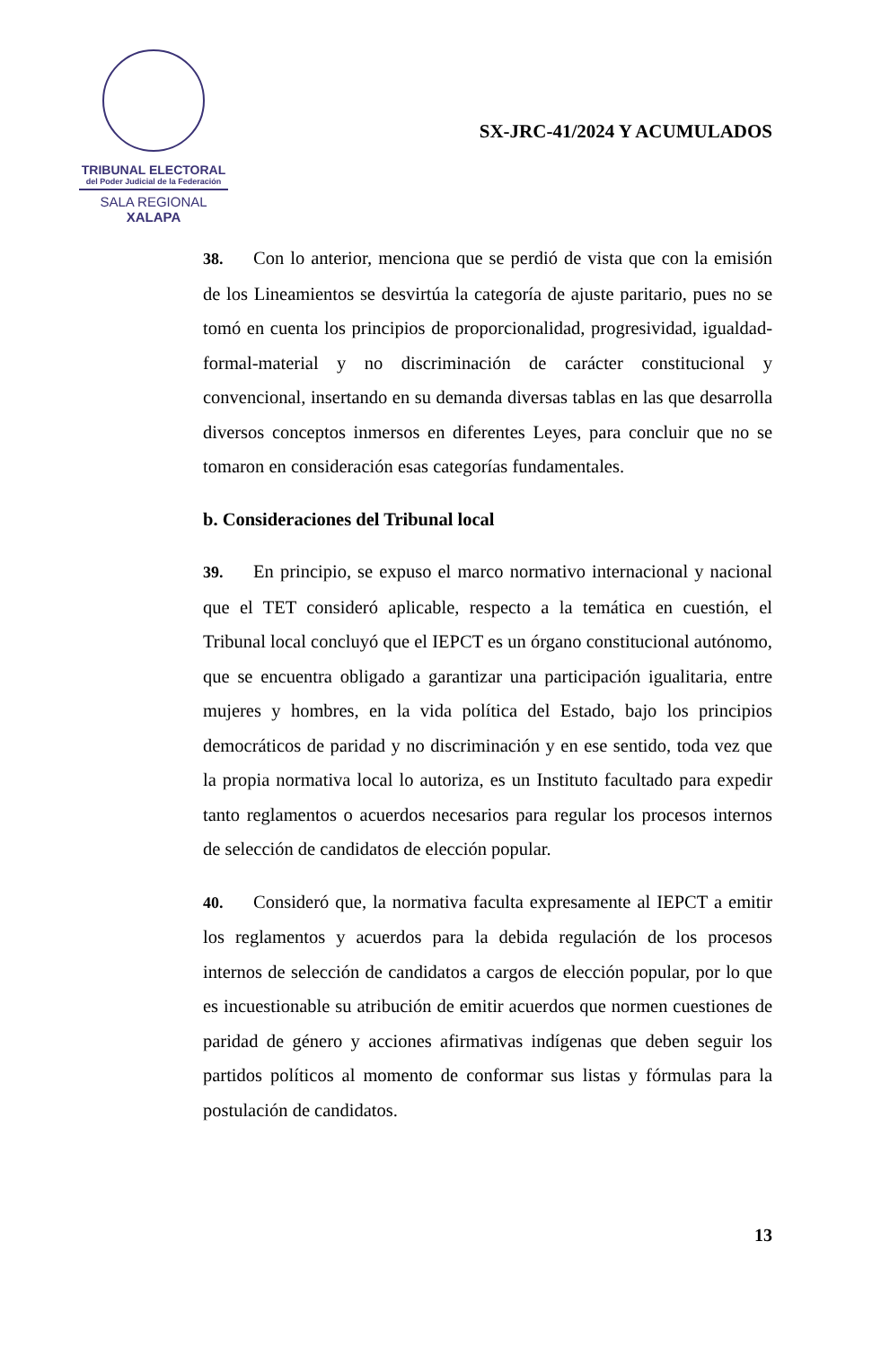TRIBUNAL ELECTORAL
del Poder Judicial de la Federación
SALA REGIONAL
XALAPA
SX-JRC-41/2024 Y ACUMULADOS
38. Con lo anterior, menciona que se perdió de vista que con la emisión de los Lineamientos se desvirtúa la categoría de ajuste paritario, pues no se tomó en cuenta los principios de proporcionalidad, progresividad, igualdad-formal-material y no discriminación de carácter constitucional y convencional, insertando en su demanda diversas tablas en las que desarrolla diversos conceptos inmersos en diferentes Leyes, para concluir que no se tomaron en consideración esas categorías fundamentales.
b. Consideraciones del Tribunal local
39. En principio, se expuso el marco normativo internacional y nacional que el TET consideró aplicable, respecto a la temática en cuestión, el Tribunal local concluyó que el IEPCT es un órgano constitucional autónomo, que se encuentra obligado a garantizar una participación igualitaria, entre mujeres y hombres, en la vida política del Estado, bajo los principios democráticos de paridad y no discriminación y en ese sentido, toda vez que la propia normativa local lo autoriza, es un Instituto facultado para expedir tanto reglamentos o acuerdos necesarios para regular los procesos internos de selección de candidatos de elección popular.
40. Consideró que, la normativa faculta expresamente al IEPCT a emitir los reglamentos y acuerdos para la debida regulación de los procesos internos de selección de candidatos a cargos de elección popular, por lo que es incuestionable su atribución de emitir acuerdos que normen cuestiones de paridad de género y acciones afirmativas indígenas que deben seguir los partidos políticos al momento de conformar sus listas y fórmulas para la postulación de candidatos.
13